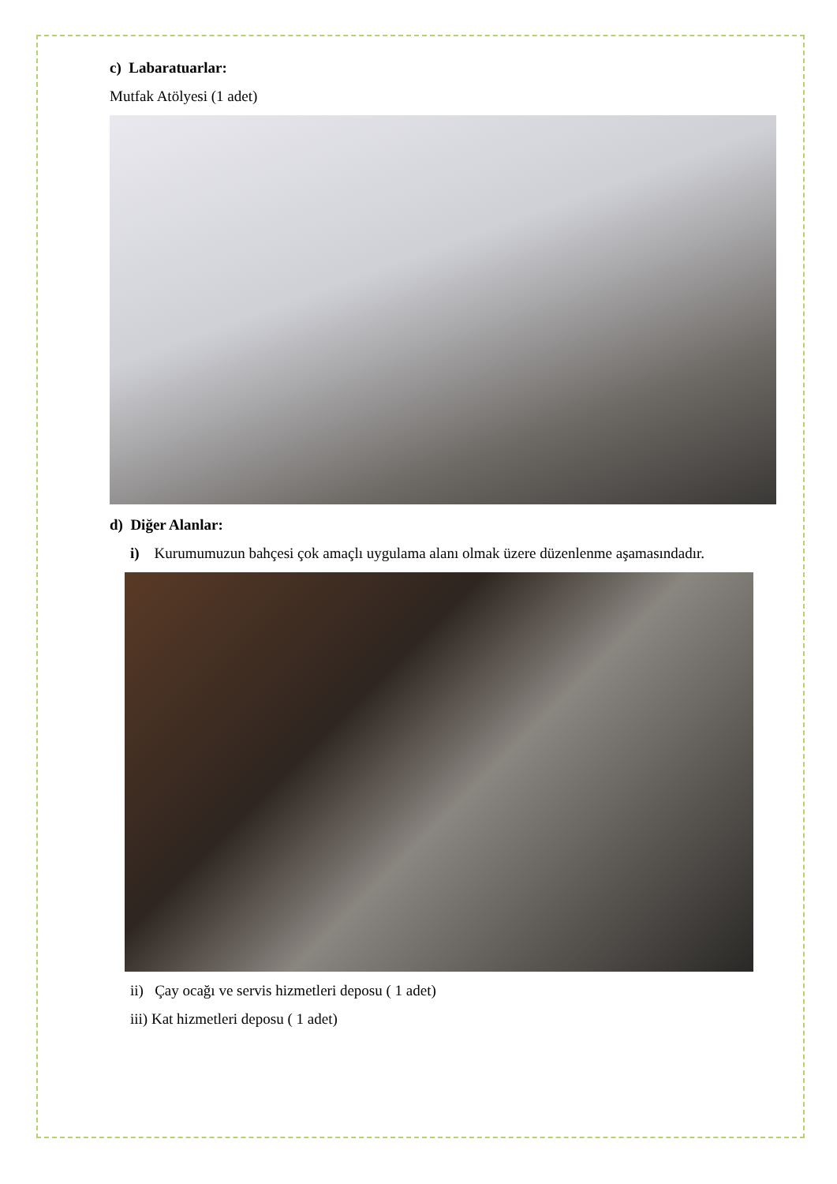c) Labaratuarlar:
Mutfak Atölyesi (1 adet)
d) Diğer Alanlar:
i) Kurumumuzun bahçesi çok amaçlı uygulama alanı olmak üzere düzenlenme aşamasındadır.
ii) Çay ocağı ve servis hizmetleri deposu ( 1 adet)
iii) Kat hizmetleri deposu ( 1 adet)